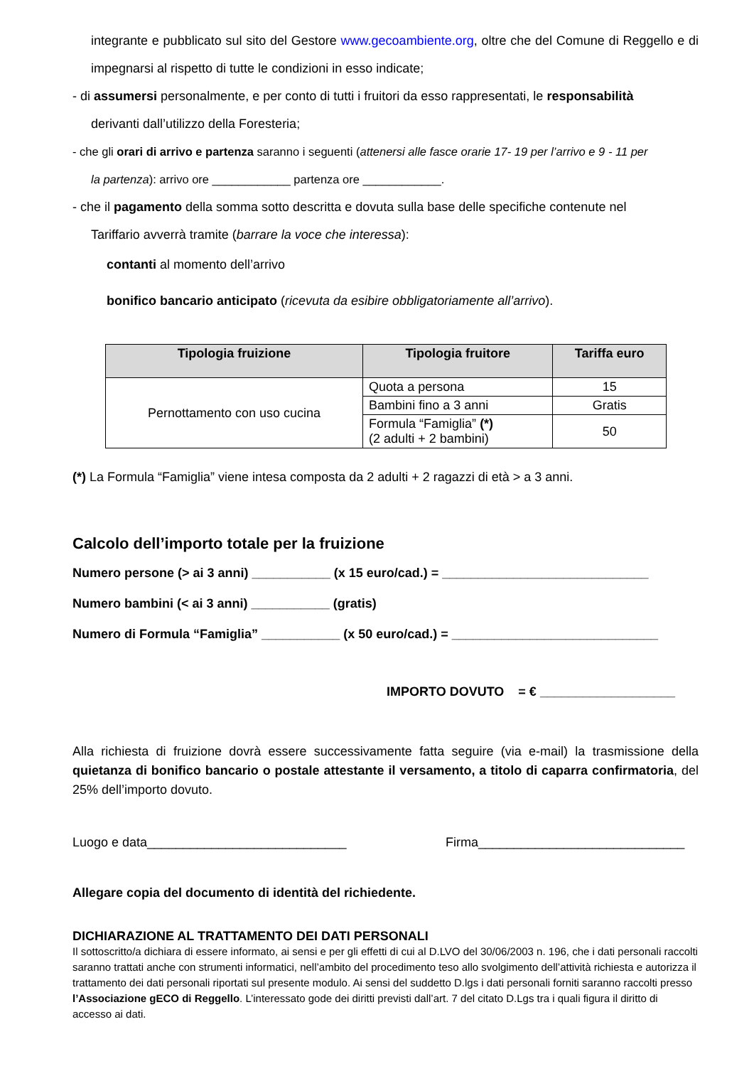integrante e pubblicato sul sito del Gestore www.gecoambiente.org, oltre che del Comune di Reggello e di impegnarsi al rispetto di tutte le condizioni in esso indicate;
- di assumersi personalmente, e per conto di tutti i fruitori da esso rappresentati, le responsabilità
derivanti dall’utilizzo della Foresteria;
- che gli orari di arrivo e partenza saranno i seguenti (attenersi alle fasce orarie 17- 19 per l’arrivo e 9 - 11 per
la partenza): arrivo ore ____________ partenza ore ____________.
- che il pagamento della somma sotto descritta e dovuta sulla base delle specifiche contenute nel
Tariffario avverrà tramite (barrare la voce che interessa):
contanti al momento dell’arrivo
bonifico bancario anticipato (ricevuta da esibire obbligatoriamente all’arrivo).
| Tipologia fruizione | Tipologia fruitore | Tariffa euro |
| --- | --- | --- |
| Pernottamento con uso cucina | Quota a persona | 15 |
| | Bambini fino a 3 anni | Gratis |
| | Formula “Famiglia” (*) (2 adulti + 2 bambini) | 50 |
(*) La Formula “Famiglia” viene intesa composta da 2 adulti + 2 ragazzi di età > a 3 anni.
Calcolo dell’importo totale per la fruizione
Numero persone (> ai 3 anni) ___________ (x 15 euro/cad.) = _____________________________
Numero bambini (< ai 3 anni) ___________ (gratis)
Numero di Formula “Famiglia” ___________ (x 50 euro/cad.) = _____________________________
IMPORTO DOVUTO = € ___________________
Alla richiesta di fruizione dovrà essere successivamente fatta seguire (via e-mail) la trasmissione della quietanza di bonifico bancario o postale attestante il versamento, a titolo di caparra confirmatoria, del 25% dell’importo dovuto.
Luogo e data____________________________ Firma_____________________________
Allegare copia del documento di identità del richiedente.
DICHIARAZIONE AL TRATTAMENTO DEI DATI PERSONALI
Il sottoscritto/a dichiara di essere informato, ai sensi e per gli effetti di cui al D.LVO del 30/06/2003 n. 196, che i dati personali raccolti saranno trattati anche con strumenti informatici, nell’ambito del procedimento teso allo svolgimento dell’attività richiesta e autorizza il trattamento dei dati personali riportati sul presente modulo. Ai sensi del suddetto D.lgs i dati personali forniti saranno raccolti presso l’Associazione gECO di Reggello. L’interessato gode dei diritti previsti dall’art. 7 del citato D.Lgs tra i quali figura il diritto di accesso ai dati.